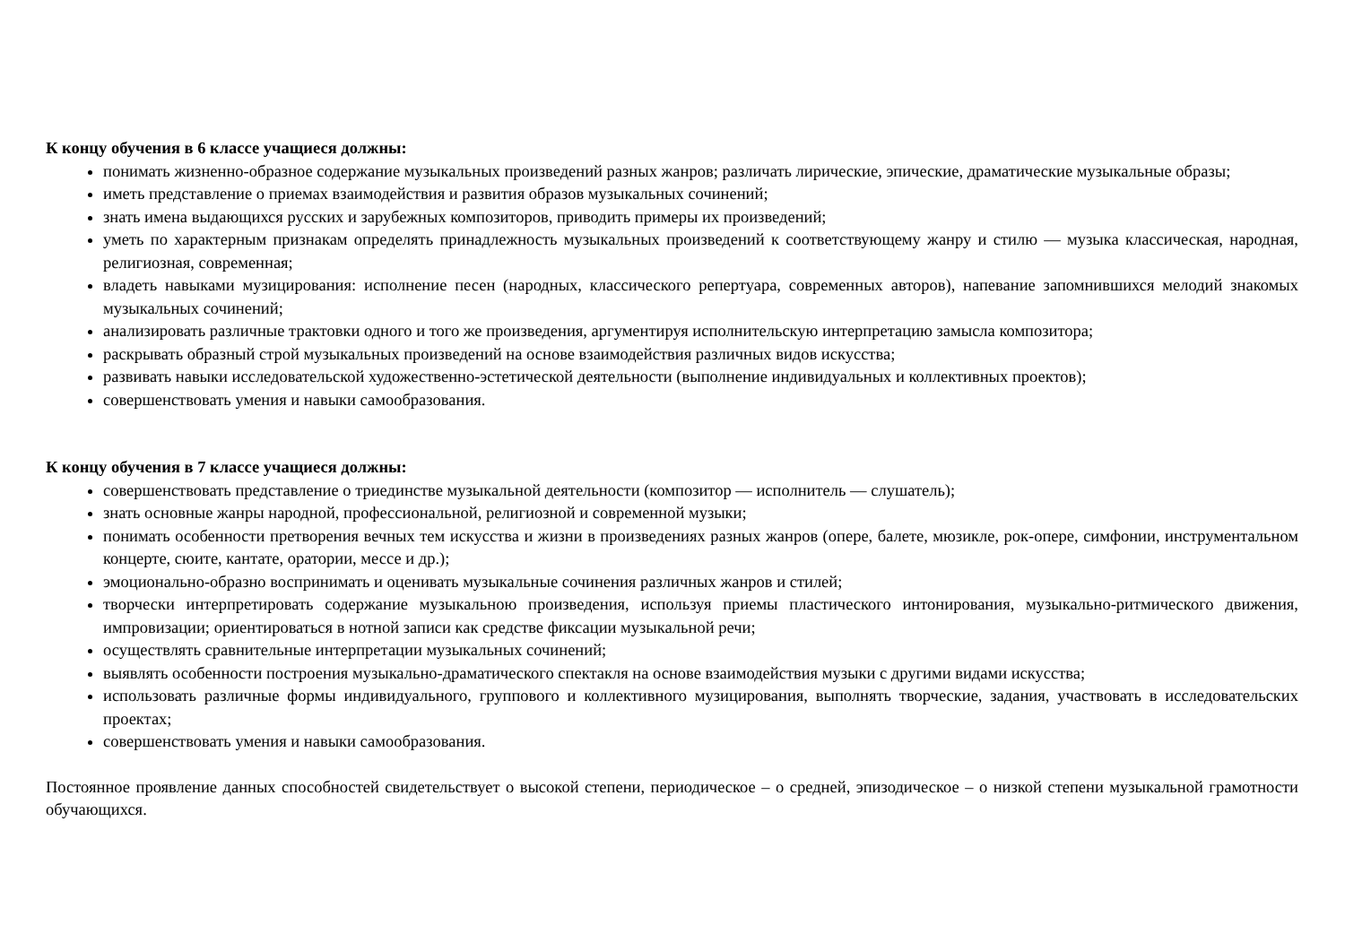К концу обучения в 6 классе учащиеся должны:
понимать жизненно-образное содержание музыкальных произведений разных жанров; различать лирические, эпические, драматические музыкальные образы;
иметь представление о приемах взаимодействия и развития образов музыкальных сочинений;
знать имена выдающихся русских и зарубежных композиторов, приводить примеры их произведений;
уметь по характерным признакам определять принадлежность музыкальных произведений к соответствующему жанру и стилю — музыка классическая, народная, религиозная, современная;
владеть навыками музицирования: исполнение песен (народных, классического репертуара, современных авторов), напевание запомнившихся мелодий знакомых музыкальных сочинений;
анализировать различные трактовки одного и того же произведения, аргументируя исполнительскую интерпретацию замысла композитора;
раскрывать образный строй музыкальных произведений на основе взаимодействия различных видов искусства;
развивать навыки исследовательской художественно-эстетической деятельности (выполнение индивидуальных и коллективных проектов);
совершенствовать умения и навыки самообразования.
К концу обучения в 7 классе учащиеся должны:
совершенствовать представление о триединстве музыкальной деятельности (композитор — исполнитель — слушатель);
знать основные жанры народной, профессиональной, религиозной и современной музыки;
понимать особенности претворения вечных тем искусства и жизни в произведениях разных жанров (опере, балете, мюзикле, рок-опере, симфонии, инструментальном концерте, сюите, кантате, оратории, мессе и др.);
эмоционально-образно воспринимать и оценивать музыкальные сочинения различных жанров и стилей;
творчески интерпретировать содержание музыкальною произведения, используя приемы пластического интонирования, музыкально-ритмического движения, импровизации; ориентироваться в нотной записи как средстве фиксации музыкальной речи;
осуществлять сравнительные интерпретации музыкальных сочинений;
выявлять особенности построения музыкально-драматического спектакля на основе взаимодействия музыки с другими видами искусства;
использовать различные формы индивидуального, группового и коллективного музицирования, выполнять творческие, задания, участвовать в исследовательских проектах;
совершенствовать умения и навыки самообразования.
Постоянное проявление данных способностей свидетельствует о высокой степени, периодическое – о средней, эпизодическое – о низкой степени музыкальной грамотности обучающихся.